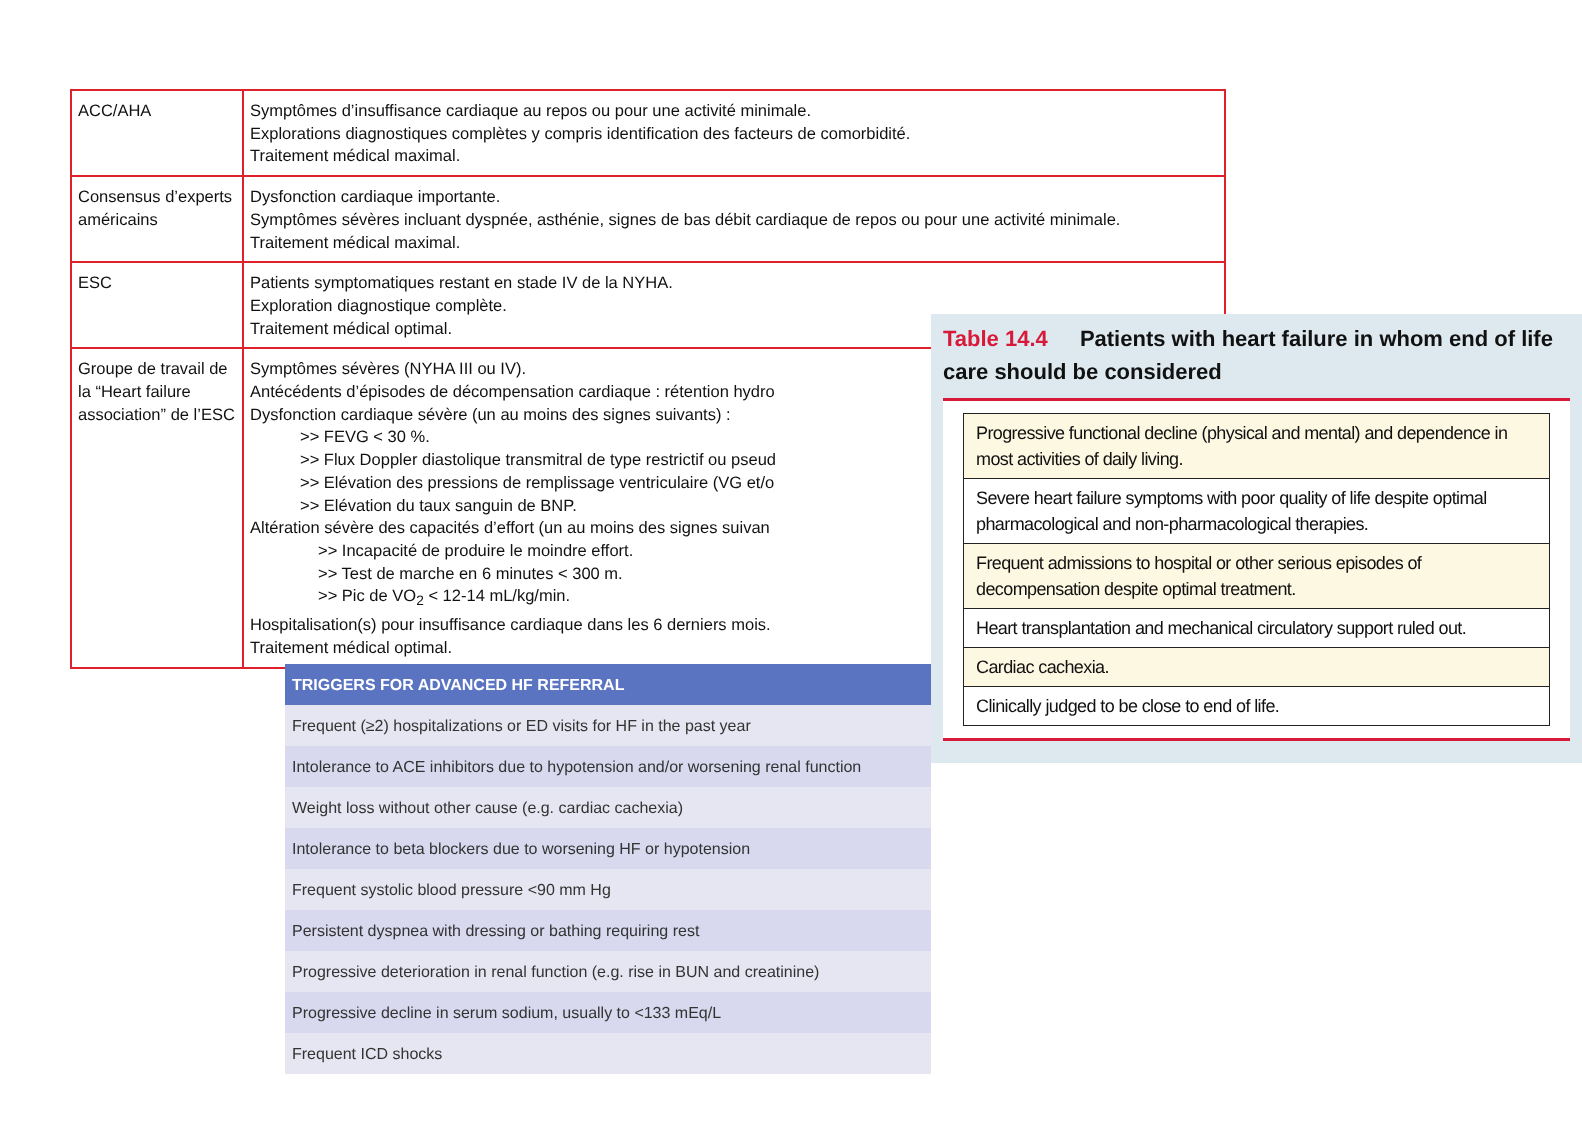| ACC/AHA | Symptômes d’insuffisance cardiaque au repos ou pour une activité minimale. Explorations diagnostiques complètes y compris identification des facteurs de comorbidité. Traitement médical maximal. |
| Consensus d’experts américains | Dysfonction cardiaque importante. Symptômes sévères incluant dyspnée, asthénie, signes de bas débit cardiaque de repos ou pour une activité minimale. Traitement médical maximal. |
| ESC | Patients symptomatiques restant en stade IV de la NYHA. Exploration diagnostique complète. Traitement médical optimal. |
| Groupe de travail de la “Heart failure association” de l’ESC | Symptômes sévères (NYHA III ou IV). Antécédents d’épisodes de décompensation cardiaque : rétention hydro Dysfonction cardiaque sévère (un au moins des signes suivants) : >> FEVG < 30 %. >> Flux Doppler diastolique transmitral de type restrictif ou pseud >> Elévation des pressions de remplissage ventriculaire (VG et/o >> Elévation du taux sanguin de BNP. Altération sévère des capacités d’effort (un au moins des signes suivan >> Incapacité de produire le moindre effort. >> Test de marche en 6 minutes < 300 m. >> Pic de VO<sub>2</sub> < 12-14 mL/kg/min. Hospitalisation(s) pour insuffisance cardiaque dans les 6 derniers mois. Traitement médical optimal. |
| TRIGGERS FOR ADVANCED HF REFERRAL |
| --- |
| Frequent (≥2) hospitalizations or ED visits for HF in the past year |
| Intolerance to ACE inhibitors due to hypotension and/or worsening renal function |
| Weight loss without other cause (e.g. cardiac cachexia) |
| Intolerance to beta blockers due to worsening HF or hypotension |
| Frequent systolic blood pressure <90 mm Hg |
| Persistent dyspnea with dressing or bathing requiring rest |
| Progressive deterioration in renal function (e.g. rise in BUN and creatinine) |
| Progressive decline in serum sodium, usually to <133 mEq/L |
| Frequent ICD shocks |
Table 14.4 Patients with heart failure in whom end of life care should be considered
| Progressive functional decline (physical and mental) and dependence in most activities of daily living. |
| Severe heart failure symptoms with poor quality of life despite optimal pharmacological and non-pharmacological therapies. |
| Frequent admissions to hospital or other serious episodes of decompensation despite optimal treatment. |
| Heart transplantation and mechanical circulatory support ruled out. |
| Cardiac cachexia. |
| Clinically judged to be close to end of life. |